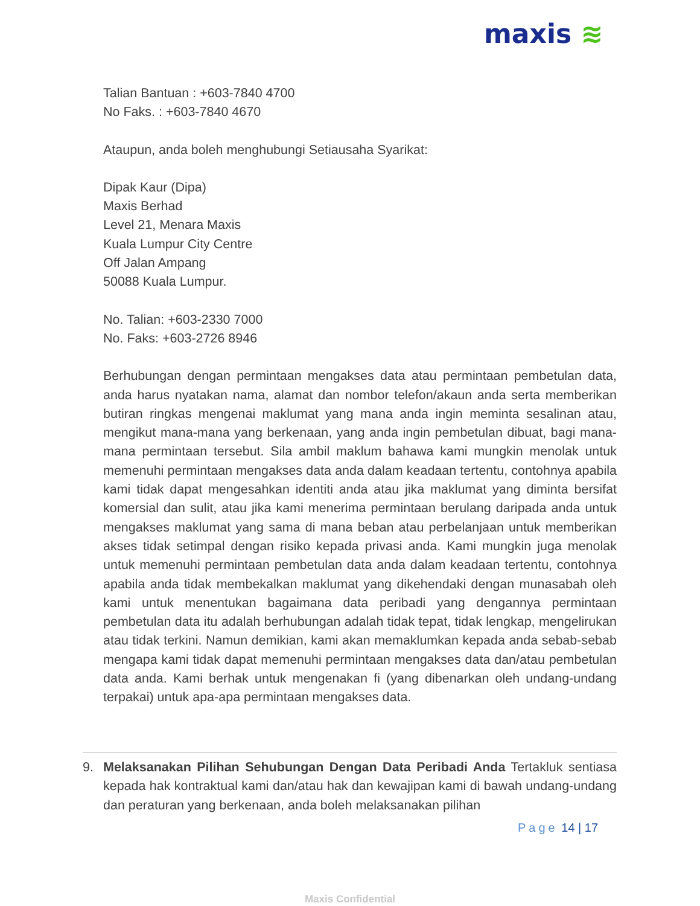maxis ≋
Talian Bantuan : +603-7840 4700
No Faks. : +603-7840 4670
Ataupun, anda boleh menghubungi Setiausaha Syarikat:
Dipak Kaur (Dipa)
Maxis Berhad
Level 21, Menara Maxis
Kuala Lumpur City Centre
Off Jalan Ampang
50088 Kuala Lumpur.
No. Talian: +603-2330 7000
No. Faks: +603-2726 8946
Berhubungan dengan permintaan mengakses data atau permintaan pembetulan data, anda harus nyatakan nama, alamat dan nombor telefon/akaun anda serta memberikan butiran ringkas mengenai maklumat yang mana anda ingin meminta sesalinan atau, mengikut mana-mana yang berkenaan, yang anda ingin pembetulan dibuat, bagi mana-mana permintaan tersebut. Sila ambil maklum bahawa kami mungkin menolak untuk memenuhi permintaan mengakses data anda dalam keadaan tertentu, contohnya apabila kami tidak dapat mengesahkan identiti anda atau jika maklumat yang diminta bersifat komersial dan sulit, atau jika kami menerima permintaan berulang daripada anda untuk mengakses maklumat yang sama di mana beban atau perbelanjaan untuk memberikan akses tidak setimpal dengan risiko kepada privasi anda. Kami mungkin juga menolak untuk memenuhi permintaan pembetulan data anda dalam keadaan tertentu, contohnya apabila anda tidak membekalkan maklumat yang dikehendaki dengan munasabah oleh kami untuk menentukan bagaimana data peribadi yang dengannya permintaan pembetulan data itu adalah berhubungan adalah tidak tepat, tidak lengkap, mengelirukan atau tidak terkini. Namun demikian, kami akan memaklumkan kepada anda sebab-sebab mengapa kami tidak dapat memenuhi permintaan mengakses data dan/atau pembetulan data anda. Kami berhak untuk mengenakan fi (yang dibenarkan oleh undang-undang terpakai) untuk apa-apa permintaan mengakses data.
9. Melaksanakan Pilihan Sehubungan Dengan Data Peribadi Anda Tertakluk sentiasa kepada hak kontraktual kami dan/atau hak dan kewajipan kami di bawah undang-undang dan peraturan yang berkenaan, anda boleh melaksanakan pilihan
Page 14 | 17
Maxis Confidential